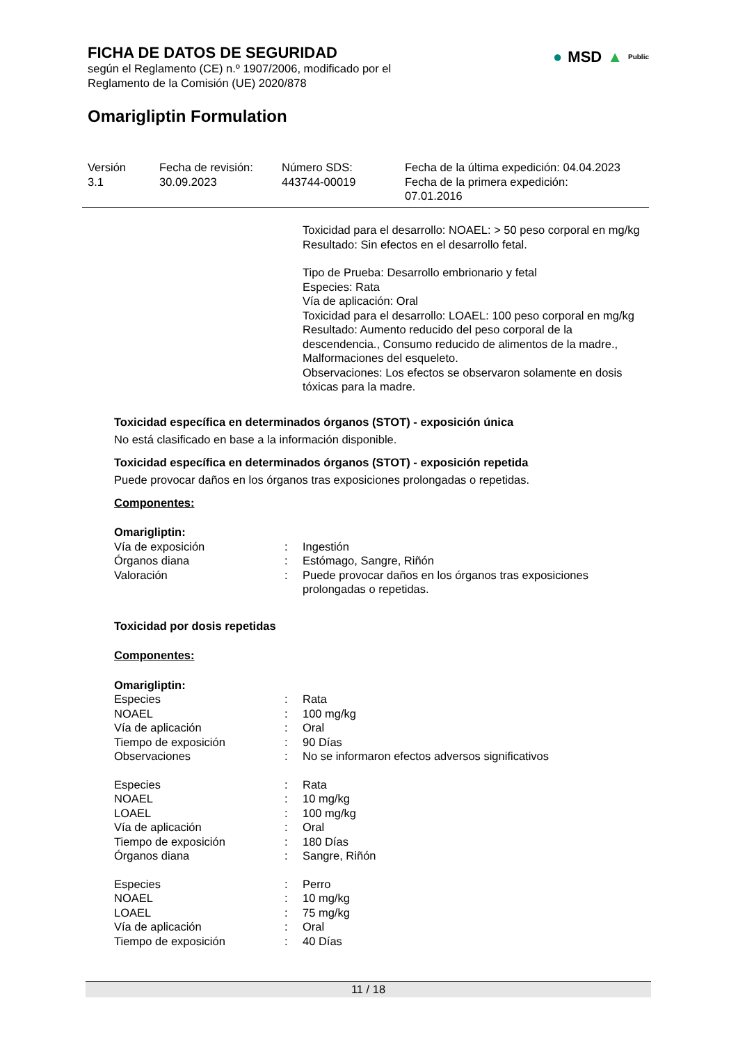FICHA DE DATOS DE SEGURIDAD
según el Reglamento (CE) n.º 1907/2006, modificado por el
Reglamento de la Comisión (UE) 2020/878
Omarigliptin Formulation
● MSD ▲ Public
Versión
3.1
Fecha de revisión:
30.09.2023
Número SDS:
443744-00019
Fecha de la última expedición: 04.04.2023
Fecha de la primera expedición:
07.01.2016
Toxicidad para el desarrollo: NOAEL: > 50 peso corporal en mg/kg
Resultado: Sin efectos en el desarrollo fetal.
Tipo de Prueba: Desarrollo embrionario y fetal
Especies: Rata
Vía de aplicación: Oral
Toxicidad para el desarrollo: LOAEL: 100 peso corporal en mg/kg
Resultado: Aumento reducido del peso corporal de la descendencia., Consumo reducido de alimentos de la madre., Malformaciones del esqueleto.
Observaciones: Los efectos se observaron solamente en dosis tóxicas para la madre.
Toxicidad específica en determinados órganos (STOT) - exposición única
No está clasificado en base a la información disponible.
Toxicidad específica en determinados órganos (STOT) - exposición repetida
Puede provocar daños en los órganos tras exposiciones prolongadas o repetidas.
Componentes:
Omarigliptin:
| Vía de exposición | : | Ingestión |
| Órganos diana | : | Estómago, Sangre, Riñón |
| Valoración | : | Puede provocar daños en los órganos tras exposiciones prolongadas o repetidas. |
Toxicidad por dosis repetidas
Componentes:
Omarigliptin:
| Especies | : | Rata |
| NOAEL | : | 100 mg/kg |
| Vía de aplicación | : | Oral |
| Tiempo de exposición | : | 90 Días |
| Observaciones | : | No se informaron efectos adversos significativos |
| Especies | : | Rata |
| NOAEL | : | 10 mg/kg |
| LOAEL | : | 100 mg/kg |
| Vía de aplicación | : | Oral |
| Tiempo de exposición | : | 180 Días |
| Órganos diana | : | Sangre, Riñón |
| Especies | : | Perro |
| NOAEL | : | 10 mg/kg |
| LOAEL | : | 75 mg/kg |
| Vía de aplicación | : | Oral |
| Tiempo de exposición | : | 40 Días |
11 / 18